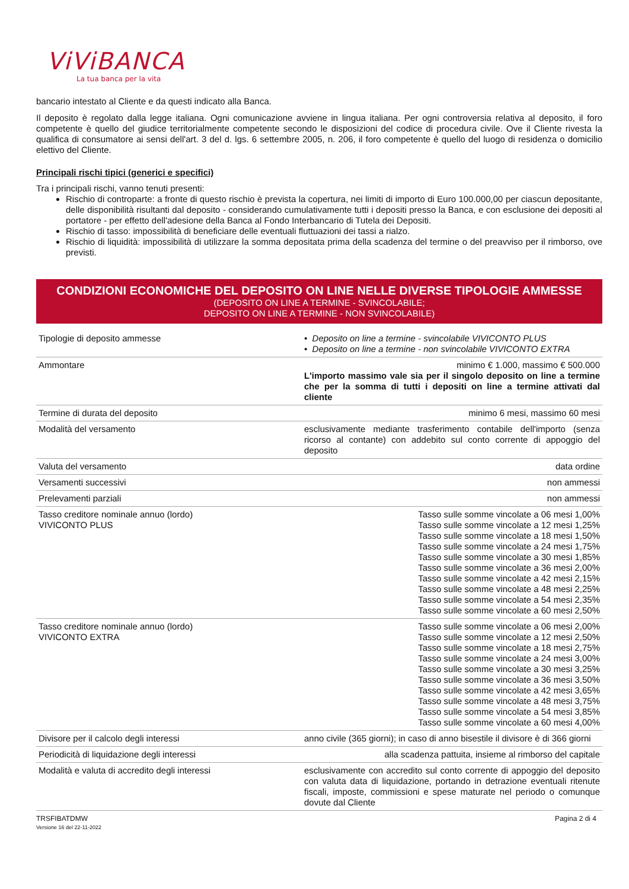ViViBANCA
La tua banca per la vita
bancario intestato al Cliente e da questi indicato alla Banca.
Il deposito è regolato dalla legge italiana. Ogni comunicazione avviene in lingua italiana. Per ogni controversia relativa al deposito, il foro competente è quello del giudice territorialmente competente secondo le disposizioni del codice di procedura civile. Ove il Cliente rivesta la qualifica di consumatore ai sensi dell'art. 3 del d. lgs. 6 settembre 2005, n. 206, il foro competente è quello del luogo di residenza o domicilio elettivo del Cliente.
Principali rischi tipici (generici e specifici)
Tra i principali rischi, vanno tenuti presenti:
Rischio di controparte: a fronte di questo rischio è prevista la copertura, nei limiti di importo di Euro 100.000,00 per ciascun depositante, delle disponibilità risultanti dal deposito - considerando cumulativamente tutti i depositi presso la Banca, e con esclusione dei depositi al portatore - per effetto dell'adesione della Banca al Fondo Interbancario di Tutela dei Depositi.
Rischio di tasso: impossibilità di beneficiare delle eventuali fluttuazioni dei tassi a rialzo.
Rischio di liquidità: impossibilità di utilizzare la somma depositata prima della scadenza del termine o del preavviso per il rimborso, ove previsti.
CONDIZIONI ECONOMICHE DEL DEPOSITO ON LINE NELLE DIVERSE TIPOLOGIE AMMESSE
(DEPOSITO ON LINE A TERMINE - SVINCOLABILE;
DEPOSITO ON LINE A TERMINE - NON SVINCOLABILE)
| Tipologie di deposito ammesse | • Deposito on line a termine - svincolabile VIVICONTO PLUS • Deposito on line a termine - non svincolabile VIVICONTO EXTRA |
| Ammontare | minimo € 1.000, massimo € 500.000 L'importo massimo vale sia per il singolo deposito on line a termine che per la somma di tutti i depositi on line a termine attivati dal cliente |
| Termine di durata del deposito | minimo 6 mesi, massimo 60 mesi |
| Modalità del versamento | esclusivamente mediante trasferimento contabile dell'importo (senza ricorso al contante) con addebito sul conto corrente di appoggio del deposito |
| Valuta del versamento | data ordine |
| Versamenti successivi | non ammessi |
| Prelevamenti parziali | non ammessi |
| Tasso creditore nominale annuo (lordo) VIVICONTO PLUS | Tasso sulle somme vincolate a 06 mesi 1,00% Tasso sulle somme vincolate a 12 mesi 1,25% Tasso sulle somme vincolate a 18 mesi 1,50% Tasso sulle somme vincolate a 24 mesi 1,75% Tasso sulle somme vincolate a 30 mesi 1,85% Tasso sulle somme vincolate a 36 mesi 2,00% Tasso sulle somme vincolate a 42 mesi 2,15% Tasso sulle somme vincolate a 48 mesi 2,25% Tasso sulle somme vincolate a 54 mesi 2,35% Tasso sulle somme vincolate a 60 mesi 2,50% |
| Tasso creditore nominale annuo (lordo) VIVICONTO EXTRA | Tasso sulle somme vincolate a 06 mesi 2,00% Tasso sulle somme vincolate a 12 mesi 2,50% Tasso sulle somme vincolate a 18 mesi 2,75% Tasso sulle somme vincolate a 24 mesi 3,00% Tasso sulle somme vincolate a 30 mesi 3,25% Tasso sulle somme vincolate a 36 mesi 3,50% Tasso sulle somme vincolate a 42 mesi 3,65% Tasso sulle somme vincolate a 48 mesi 3,75% Tasso sulle somme vincolate a 54 mesi 3,85% Tasso sulle somme vincolate a 60 mesi 4,00% |
| Divisore per il calcolo degli interessi | anno civile (365 giorni); in caso di anno bisestile il divisore è di 366 giorni |
| Periodicità di liquidazione degli interessi | alla scadenza pattuita, insieme al rimborso del capitale |
| Modalità e valuta di accredito degli interessi | esclusivamente con accredito sul conto corrente di appoggio del deposito con valuta data di liquidazione, portando in detrazione eventuali ritenute fiscali, imposte, commissioni e spese maturate nel periodo o comunque dovute dal Cliente |
TRSFIBATDMW
Versione 16 del 22-11-2022
Pagina 2 di 4